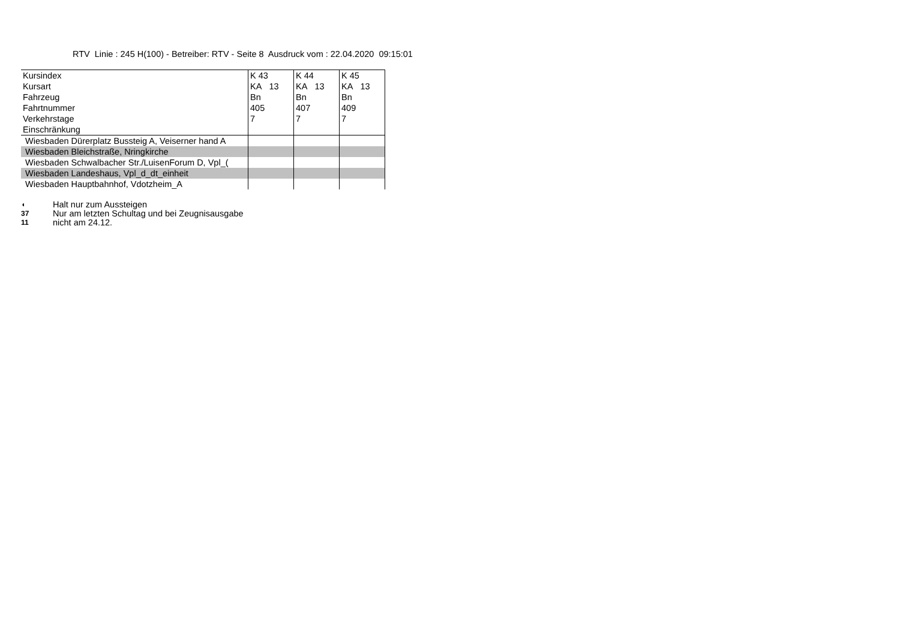RTV Linie : 245 H(100) - Betreiber: RTV - Seite 8 Ausdruck vom : 22.04.2020 09:15:01
| Kursindex | K 43 | K 44 | K 45 |
| Kursart | KA 13 | KA 13 | KA 13 |
| Fahrzeug | Bn | Bn | Bn |
| Fahrtnummer | 405 | 407 | 409 |
| Verkehrstage | 7 | 7 | 7 |
| Einschränkung | | | |
| Wiesbaden Dürerplatz Bussteig A, Veiserner hand A | | | |
| Wiesbaden Bleichstraße, Nringkirche | | | |
| Wiesbaden Schwalbacher Str./LuisenForum D, Vpl_( | | | |
| Wiesbaden Landeshaus, Vpl_d_dt_einheit | | | |
| Wiesbaden Hauptbahnhof, Vdotzheim_A | | | |
◖ Halt nur zum Aussteigen
37 Nur am letzten Schultag und bei Zeugnisausgabe
11 nicht am 24.12.